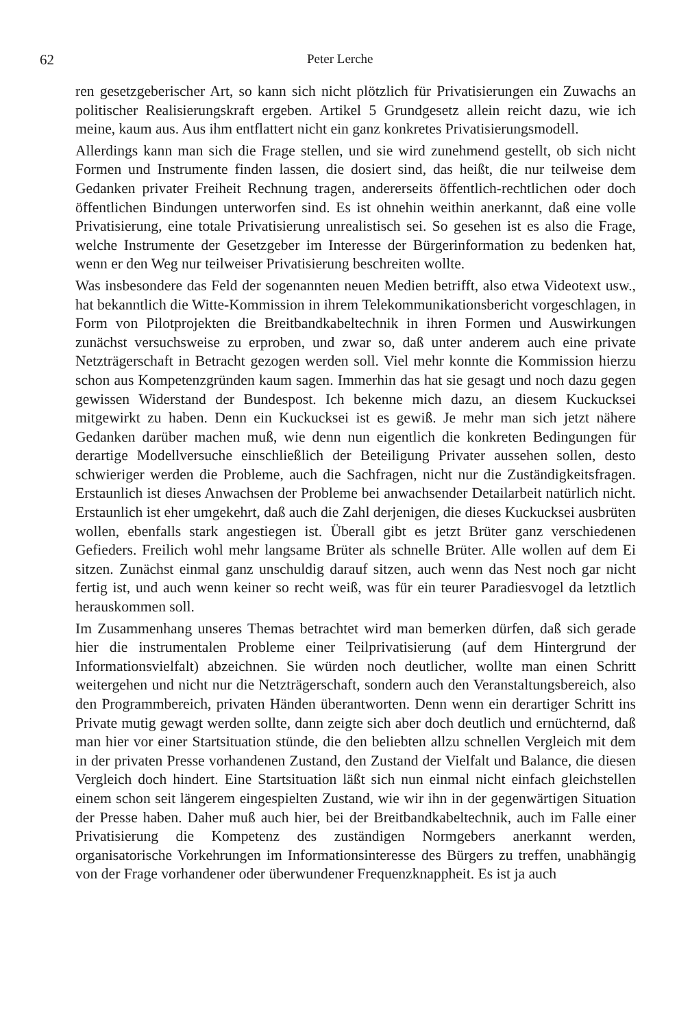62 Peter Lerche
ren gesetzgeberischer Art, so kann sich nicht plötzlich für Privatisierungen ein Zuwachs an politischer Realisierungskraft ergeben. Artikel 5 Grundgesetz allein reicht dazu, wie ich meine, kaum aus. Aus ihm entflattert nicht ein ganz konkretes Privatisierungsmodell.
Allerdings kann man sich die Frage stellen, und sie wird zunehmend gestellt, ob sich nicht Formen und Instrumente finden lassen, die dosiert sind, das heißt, die nur teilweise dem Gedanken privater Freiheit Rechnung tragen, andererseits öffentlich-rechtlichen oder doch öffentlichen Bindungen unterworfen sind. Es ist ohnehin weithin anerkannt, daß eine volle Privatisierung, eine totale Privatisierung unrealistisch sei. So gesehen ist es also die Frage, welche Instrumente der Gesetzgeber im Interesse der Bürgerinformation zu bedenken hat, wenn er den Weg nur teilweiser Privatisierung beschreiten wollte.
Was insbesondere das Feld der sogenannten neuen Medien betrifft, also etwa Videotext usw., hat bekanntlich die Witte-Kommission in ihrem Telekommunikationsbericht vorgeschlagen, in Form von Pilotprojekten die Breitbandkabeltechnik in ihren Formen und Auswirkungen zunächst versuchsweise zu erproben, und zwar so, daß unter anderem auch eine private Netzträgerschaft in Betracht gezogen werden soll. Viel mehr konnte die Kommission hierzu schon aus Kompetenzgründen kaum sagen. Immerhin das hat sie gesagt und noch dazu gegen gewissen Widerstand der Bundespost. Ich bekenne mich dazu, an diesem Kuckucksei mitgewirkt zu haben. Denn ein Kuckucksei ist es gewiß. Je mehr man sich jetzt nähere Gedanken darüber machen muß, wie denn nun eigentlich die konkreten Bedingungen für derartige Modellversuche einschließlich der Beteiligung Privater aussehen sollen, desto schwieriger werden die Probleme, auch die Sachfragen, nicht nur die Zuständigkeitsfragen. Erstaunlich ist dieses Anwachsen der Probleme bei anwachsender Detailarbeit natürlich nicht. Erstaunlich ist eher umgekehrt, daß auch die Zahl derjenigen, die dieses Kuckucksei ausbrüten wollen, ebenfalls stark angestiegen ist. Überall gibt es jetzt Brüter ganz verschiedenen Gefieders. Freilich wohl mehr langsame Brüter als schnelle Brüter. Alle wollen auf dem Ei sitzen. Zunächst einmal ganz unschuldig darauf sitzen, auch wenn das Nest noch gar nicht fertig ist, und auch wenn keiner so recht weiß, was für ein teurer Paradiesvogel da letztlich herauskommen soll.
Im Zusammenhang unseres Themas betrachtet wird man bemerken dürfen, daß sich gerade hier die instrumentalen Probleme einer Teilprivatisierung (auf dem Hintergrund der Informationsvielfalt) abzeichnen. Sie würden noch deutlicher, wollte man einen Schritt weitergehen und nicht nur die Netzträgerschaft, sondern auch den Veranstaltungsbereich, also den Programmbereich, privaten Händen überantworten. Denn wenn ein derartiger Schritt ins Private mutig gewagt werden sollte, dann zeigte sich aber doch deutlich und ernüchternd, daß man hier vor einer Startsituation stünde, die den beliebten allzu schnellen Vergleich mit dem in der privaten Presse vorhandenen Zustand, den Zustand der Vielfalt und Balance, die diesen Vergleich doch hindert. Eine Startsituation läßt sich nun einmal nicht einfach gleichstellen einem schon seit längerem eingespielten Zustand, wie wir ihn in der gegenwärtigen Situation der Presse haben. Daher muß auch hier, bei der Breitbandkabeltechnik, auch im Falle einer Privatisierung die Kompetenz des zuständigen Normgebers anerkannt werden, organisatorische Vorkehrungen im Informationsinteresse des Bürgers zu treffen, unabhängig von der Frage vorhandener oder überwundener Frequenzknappheit. Es ist ja auch